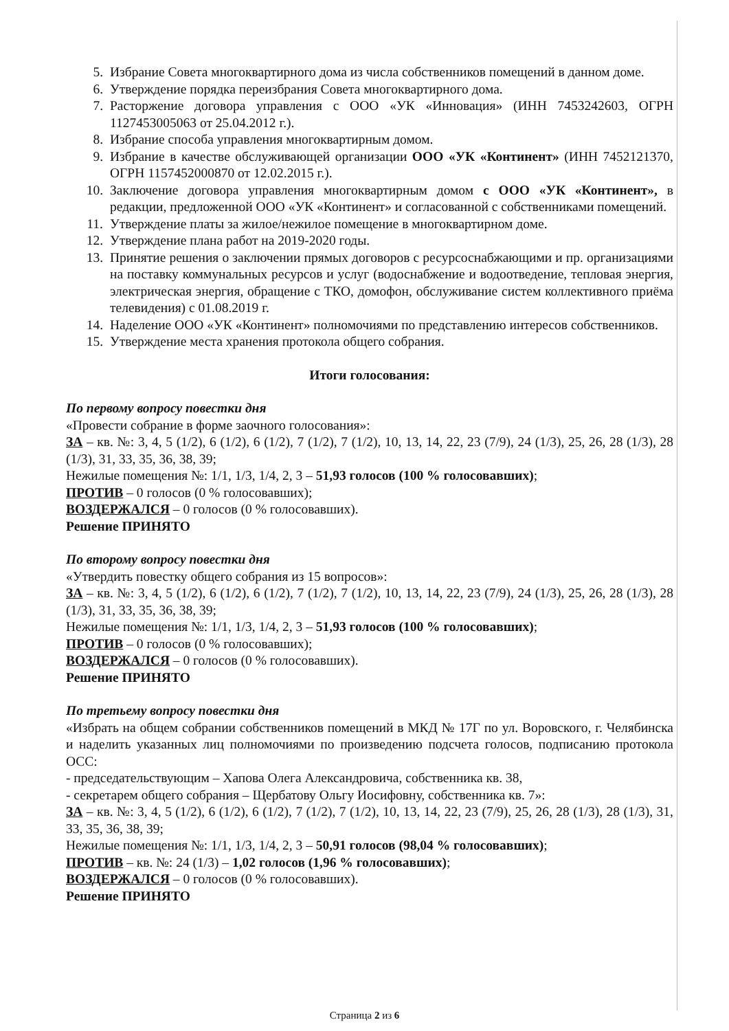5. Избрание Совета многоквартирного дома из числа собственников помещений в данном доме.
6. Утверждение порядка переизбрания Совета многоквартирного дома.
7. Расторжение договора управления с ООО «УК «Инновация» (ИНН 7453242603, ОГРН 1127453005063 от 25.04.2012 г.).
8. Избрание способа управления многоквартирным домом.
9. Избрание в качестве обслуживающей организации ООО «УК «Континент» (ИНН 7452121370, ОГРН 1157452000870 от 12.02.2015 г.).
10. Заключение договора управления многоквартирным домом с ООО «УК «Континент», в редакции, предложенной ООО «УК «Континент» и согласованной с собственниками помещений.
11. Утверждение платы за жилое/нежилое помещение в многоквартирном доме.
12. Утверждение плана работ на 2019-2020 годы.
13. Принятие решения о заключении прямых договоров с ресурсоснабжающими и пр. организациями на поставку коммунальных ресурсов и услуг (водоснабжение и водоотведение, тепловая энергия, электрическая энергия, обращение с ТКО, домофон, обслуживание систем коллективного приёма телевидения) с 01.08.2019 г.
14. Наделение ООО «УК «Континент» полномочиями по представлению интересов собственников.
15. Утверждение места хранения протокола общего собрания.
Итоги голосования:
По первому вопросу повестки дня
«Провести собрание в форме заочного голосования»:
ЗА – кв. №: 3, 4, 5 (1/2), 6 (1/2), 6 (1/2), 7 (1/2), 7 (1/2), 10, 13, 14, 22, 23 (7/9), 24 (1/3), 25, 26, 28 (1/3), 28 (1/3), 31, 33, 35, 36, 38, 39;
Нежилые помещения №: 1/1, 1/3, 1/4, 2, 3 – 51,93 голосов (100 % голосовавших);
ПРОТИВ – 0 голосов (0 % голосовавших);
ВОЗДЕРЖАЛСЯ – 0 голосов (0 % голосовавших).
Решение ПРИНЯТО
По второму вопросу повестки дня
«Утвердить повестку общего собрания из 15 вопросов»:
ЗА – кв. №: 3, 4, 5 (1/2), 6 (1/2), 6 (1/2), 7 (1/2), 7 (1/2), 10, 13, 14, 22, 23 (7/9), 24 (1/3), 25, 26, 28 (1/3), 28 (1/3), 31, 33, 35, 36, 38, 39;
Нежилые помещения №: 1/1, 1/3, 1/4, 2, 3 – 51,93 голосов (100 % голосовавших);
ПРОТИВ – 0 голосов (0 % голосовавших);
ВОЗДЕРЖАЛСЯ – 0 голосов (0 % голосовавших).
Решение ПРИНЯТО
По третьему вопросу повестки дня
«Избрать на общем собрании собственников помещений в МКД № 17Г по ул. Воровского, г. Челябинска и наделить указанных лиц полномочиями по произведению подсчета голосов, подписанию протокола ОСС:
- председательствующим – Хапова Олега Александровича, собственника кв. 38,
- секретарем общего собрания – Щербатову Ольгу Иосифовну, собственника кв. 7»:
ЗА – кв. №: 3, 4, 5 (1/2), 6 (1/2), 6 (1/2), 7 (1/2), 7 (1/2), 10, 13, 14, 22, 23 (7/9), 25, 26, 28 (1/3), 28 (1/3), 31, 33, 35, 36, 38, 39;
Нежилые помещения №: 1/1, 1/3, 1/4, 2, 3 – 50,91 голосов (98,04 % голосовавших);
ПРОТИВ – кв. №: 24 (1/3) – 1,02 голосов (1,96 % голосовавших);
ВОЗДЕРЖАЛСЯ – 0 голосов (0 % голосовавших).
Решение ПРИНЯТО
Страница 2 из 6